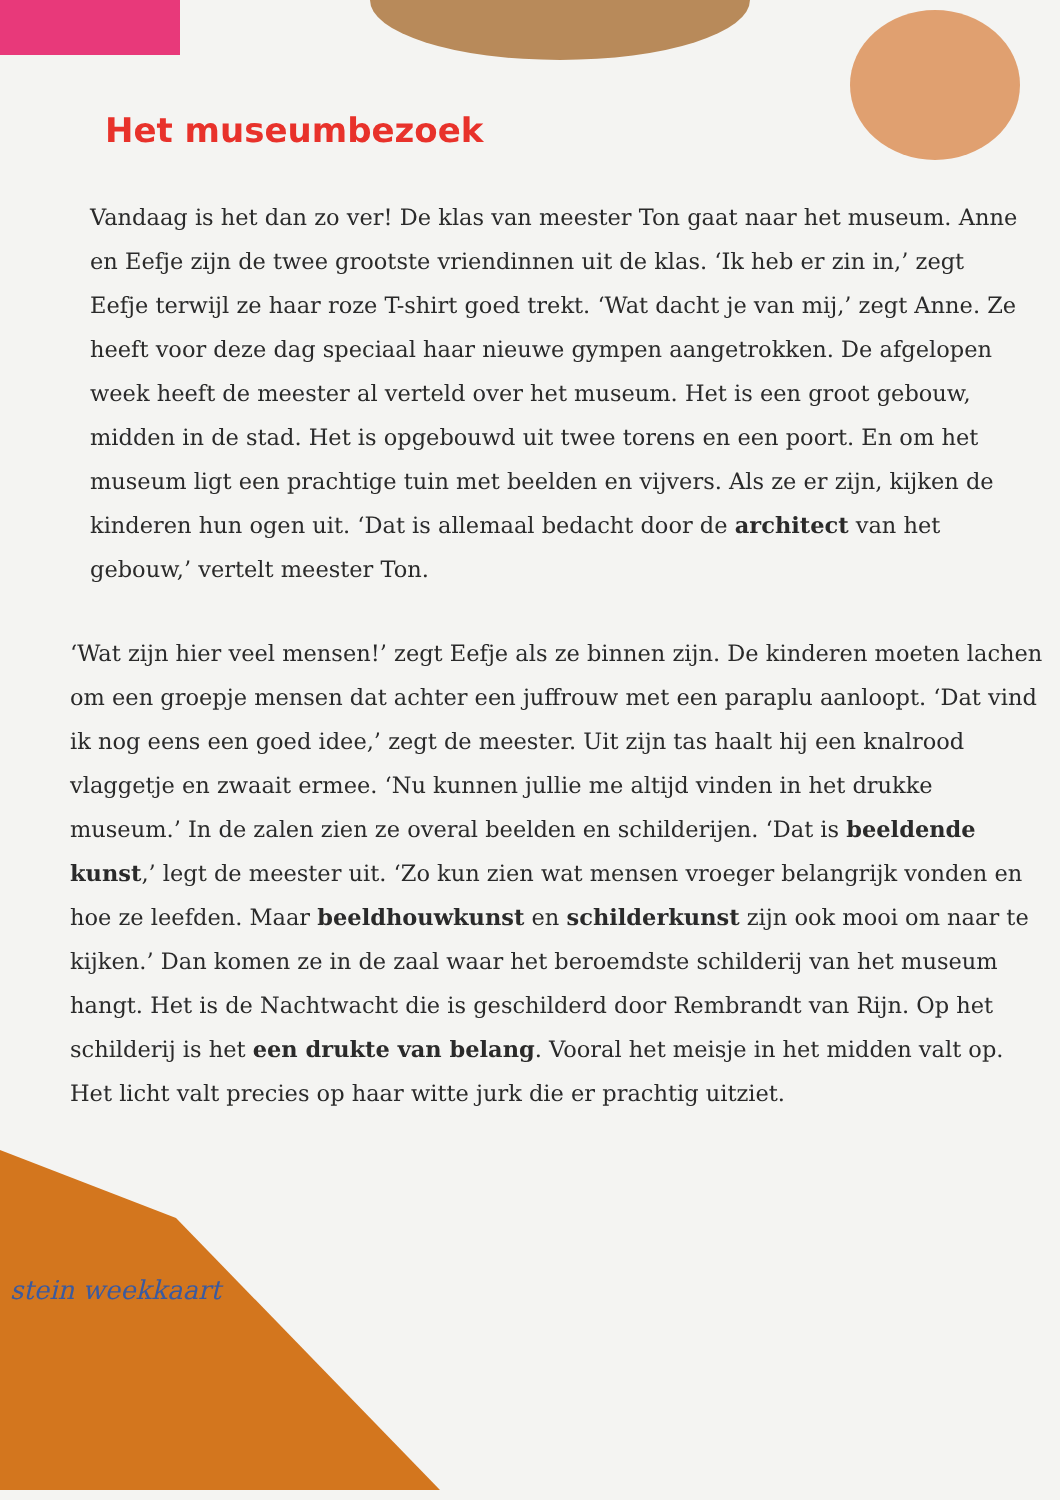Het museumbezoek
Vandaag is het dan zo ver! De klas van meester Ton gaat naar het museum. Anne en Eefje zijn de twee grootste vriendinnen uit de klas. ‘Ik heb er zin in,’ zegt Eefje terwijl ze haar roze T-shirt goed trekt. ‘Wat dacht je van mij,’ zegt Anne. Ze heeft voor deze dag speciaal haar nieuwe gympen aangetrokken. De afgelopen week heeft de meester al verteld over het museum. Het is een groot gebouw, midden in de stad. Het is opgebouwd uit twee torens en een poort. En om het museum ligt een prachtige tuin met beelden en vijvers. Als ze er zijn, kijken de kinderen hun ogen uit. ‘Dat is allemaal bedacht door de architect van het gebouw,’ vertelt meester Ton.
‘Wat zijn hier veel mensen!’ zegt Eefje als ze binnen zijn. De kinderen moeten lachen om een groepje mensen dat achter een juffrouw met een paraplu aanloopt. ‘Dat vind ik nog eens een goed idee,’ zegt de meester. Uit zijn tas haalt hij een knalrood vlaggetje en zwaait ermee. ‘Nu kunnen jullie me altijd vinden in het drukke museum.’ In de zalen zien ze overal beelden en schilderijen. ‘Dat is beeldende kunst,’ legt de meester uit. ‘Zo kun zien wat mensen vroeger belangrijk vonden en hoe ze leefden. Maar beeldhouwkunst en schilderkunst zijn ook mooi om naar te kijken.’ Dan komen ze in de zaal waar het beroemdste schilderij van het museum hangt. Het is de Nachtwacht die is geschilderd door Rembrandt van Rijn. Op het schilderij is het een drukte van belang. Vooral het meisje in het midden valt op. Het licht valt precies op haar witte jurk die er prachtig uitziet.
stein weekkaart